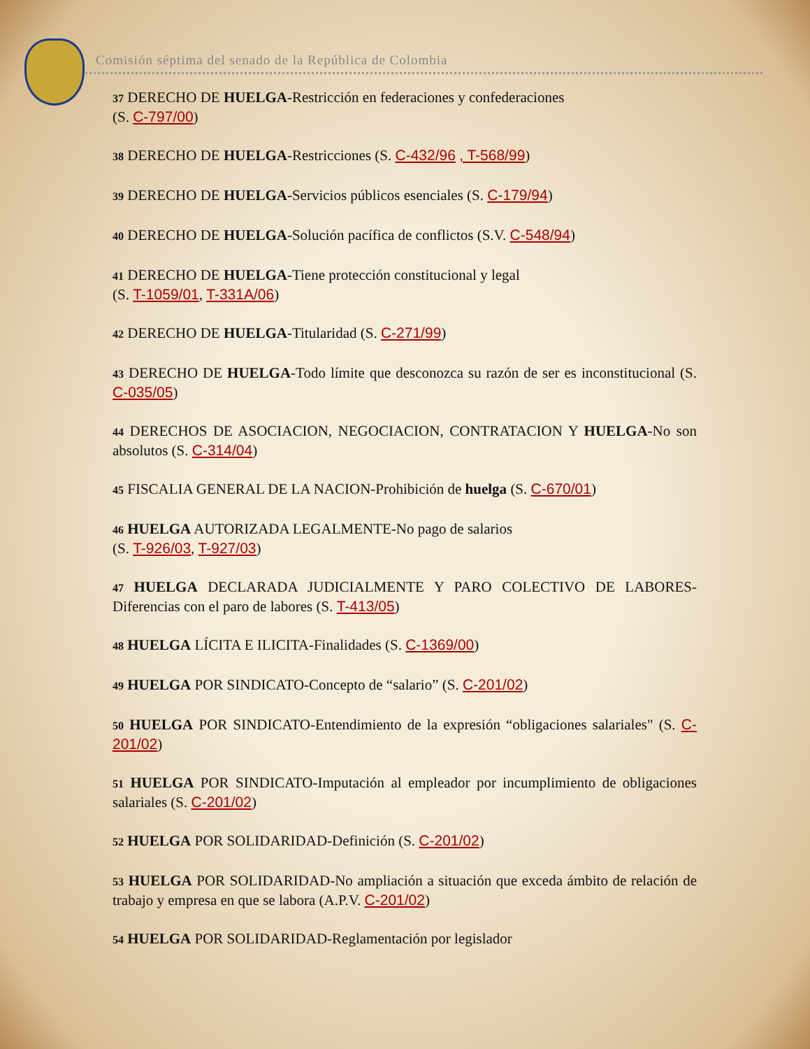Comisión séptima del senado de la República de Colombia
37 DERECHO DE HUELGA-Restricción en federaciones y confederaciones
(S. C-797/00)
38 DERECHO DE HUELGA-Restricciones (S. C-432/96 , T-568/99)
39 DERECHO DE HUELGA-Servicios públicos esenciales (S. C-179/94)
40 DERECHO DE HUELGA-Solución pacífica de conflictos (S.V. C-548/94)
41 DERECHO DE HUELGA-Tiene protección constitucional y legal
(S. T-1059/01, T-331A/06)
42 DERECHO DE HUELGA-Titularidad (S. C-271/99)
43 DERECHO DE HUELGA-Todo límite que desconozca su razón de ser es inconstitucional (S. C-035/05)
44 DERECHOS DE ASOCIACION, NEGOCIACION, CONTRATACION Y HUELGA-No son absolutos (S. C-314/04)
45 FISCALIA GENERAL DE LA NACION-Prohibición de huelga (S. C-670/01)
46 HUELGA AUTORIZADA LEGALMENTE-No pago de salarios
(S. T-926/03, T-927/03)
47 HUELGA DECLARADA JUDICIALMENTE Y PARO COLECTIVO DE LABORES-Diferencias con el paro de labores (S. T-413/05)
48 HUELGA LÍCITA E ILICITA-Finalidades (S. C-1369/00)
49 HUELGA POR SINDICATO-Concepto de “salario” (S. C-201/02)
50 HUELGA POR SINDICATO-Entendimiento de la expresión “obligaciones salariales" (S. C-201/02)
51 HUELGA POR SINDICATO-Imputación al empleador por incumplimiento de obligaciones salariales (S. C-201/02)
52 HUELGA POR SOLIDARIDAD-Definición (S. C-201/02)
53 HUELGA POR SOLIDARIDAD-No ampliación a situación que exceda ámbito de relación de trabajo y empresa en que se labora (A.P.V. C-201/02)
54 HUELGA POR SOLIDARIDAD-Reglamentación por legislador